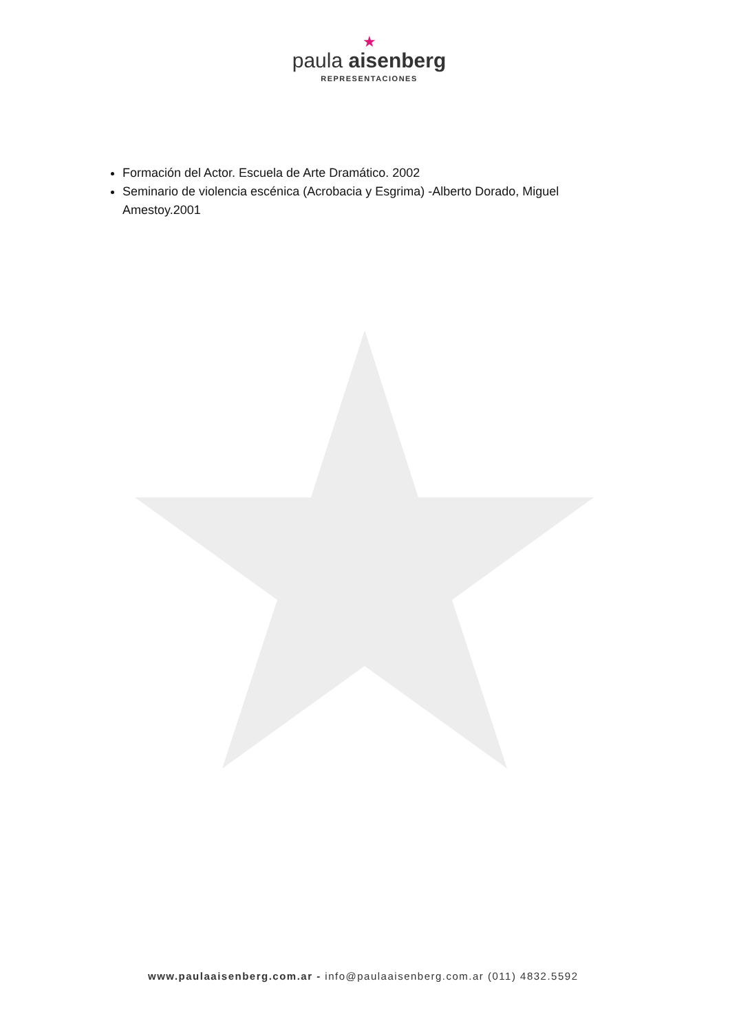★
paula aisenberg
REPRESENTACIONES
Formación del Actor. Escuela de Arte Dramático. 2002
Seminario de violencia escénica (Acrobacia y Esgrima) -Alberto Dorado, Miguel Amestoy.2001
www.paulaaisenberg.com.ar - info@paulaaisenberg.com.ar (011) 4832.5592